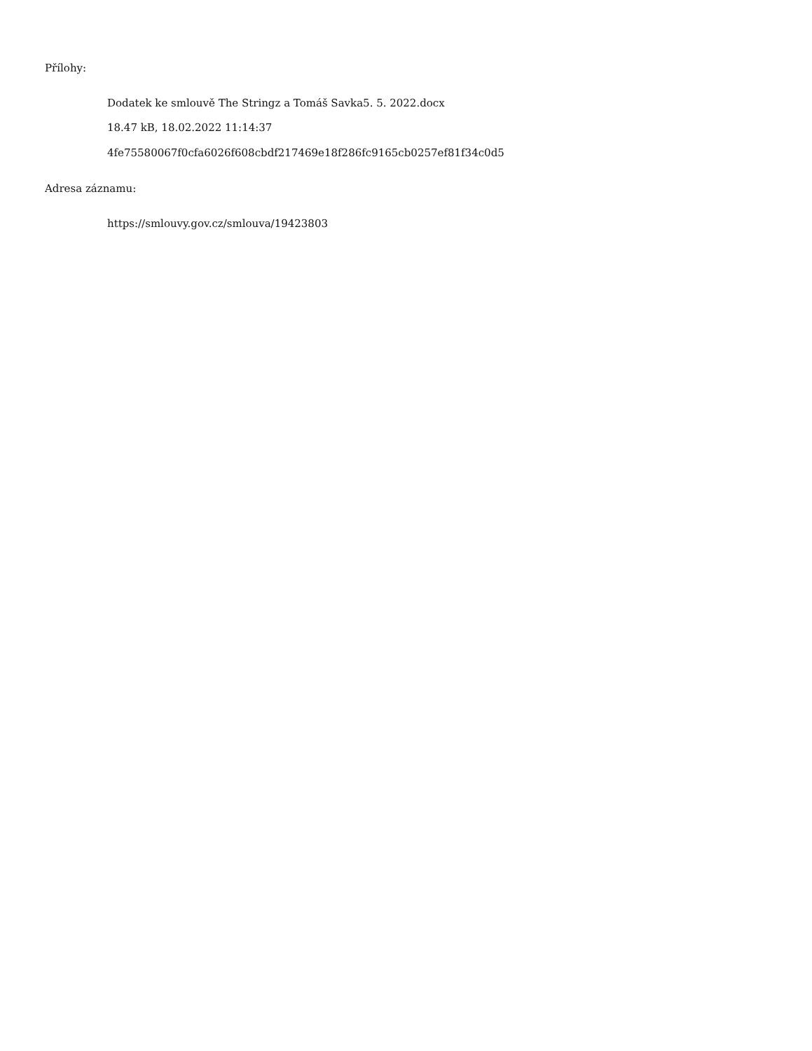Přílohy:
Dodatek ke smlouvě The Stringz a Tomáš Savka5. 5. 2022.docx
18.47 kB, 18.02.2022 11:14:37
4fe75580067f0cfa6026f608cbdf217469e18f286fc9165cb0257ef81f34c0d5
Adresa záznamu:
https://smlouvy.gov.cz/smlouva/19423803